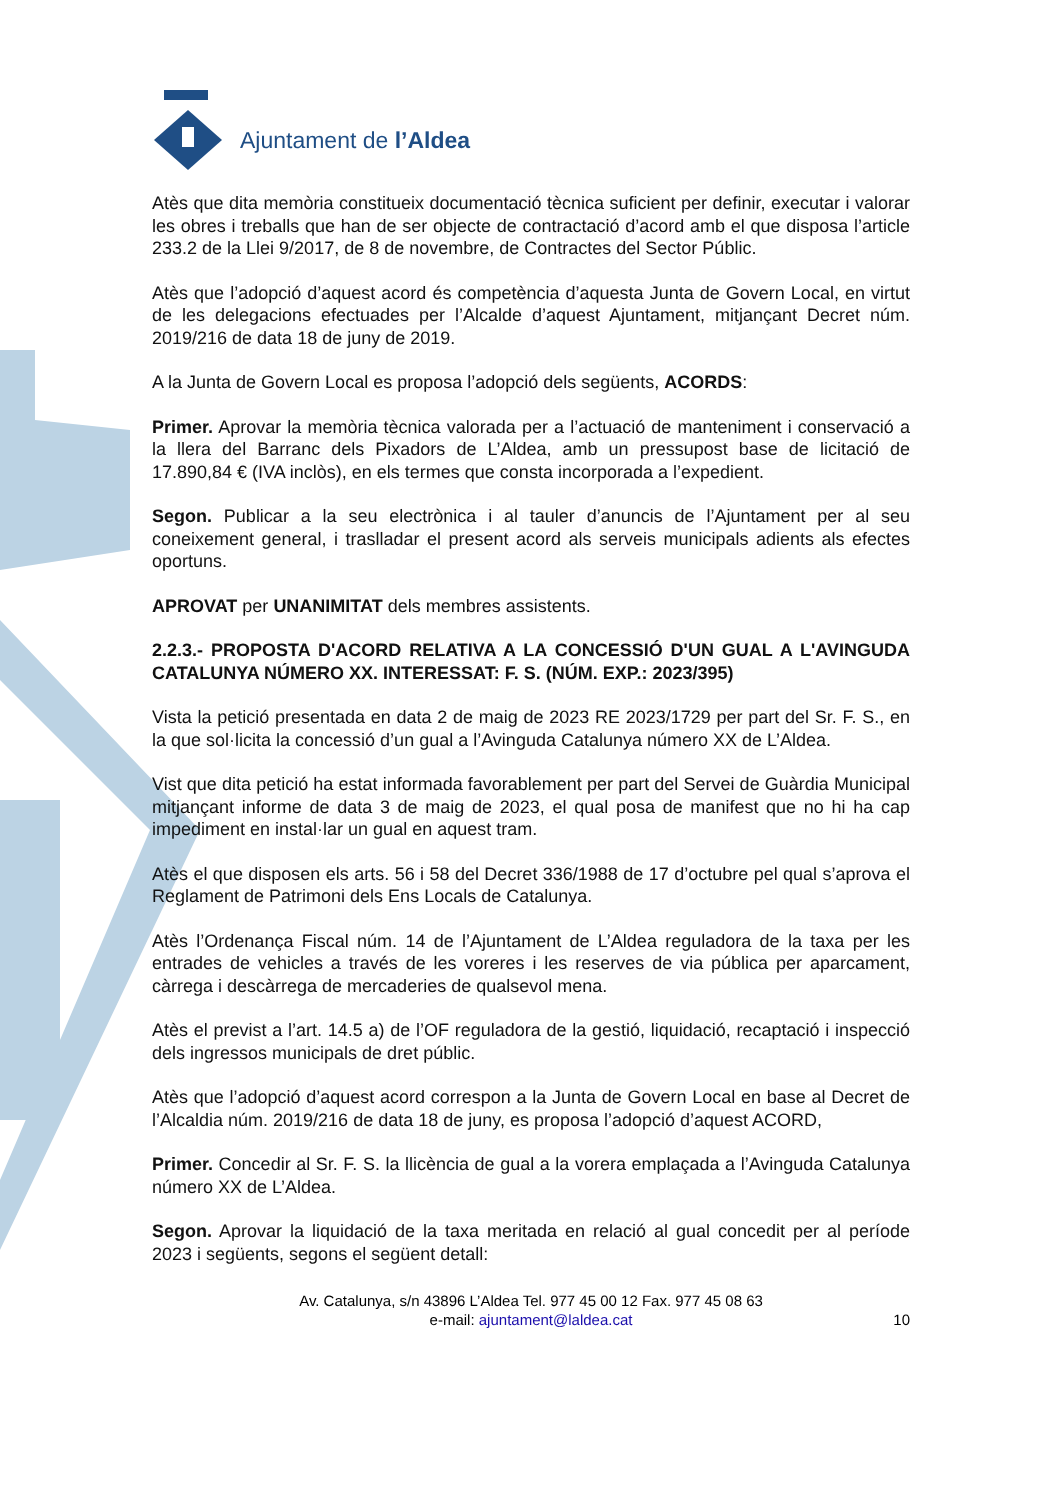Ajuntament de l’Aldea
Atès que dita memòria constitueix documentació tècnica suficient per definir, executar i valorar les obres i treballs que han de ser objecte de contractació d’acord amb el que disposa l’article 233.2 de la Llei 9/2017, de 8 de novembre, de Contractes del Sector Públic.
Atès que l’adopció d’aquest acord és competència d’aquesta Junta de Govern Local, en virtut de les delegacions efectuades per l’Alcalde d’aquest Ajuntament, mitjançant Decret núm. 2019/216 de data 18 de juny de 2019.
A la Junta de Govern Local es proposa l’adopció dels següents, ACORDS:
Primer. Aprovar la memòria tècnica valorada per a l’actuació de manteniment i conservació a la llera del Barranc dels Pixadors de L’Aldea, amb un pressupost base de licitació de 17.890,84 € (IVA inclòs), en els termes que consta incorporada a l’expedient.
Segon. Publicar a la seu electrònica i al tauler d’anuncis de l’Ajuntament per al seu coneixement general, i traslladar el present acord als serveis municipals adients als efectes oportuns.
APROVAT per UNANIMITAT dels membres assistents.
2.2.3.- PROPOSTA D'ACORD RELATIVA A LA CONCESSIÓ D'UN GUAL A L'AVINGUDA CATALUNYA NÚMERO XX. INTERESSAT: F. S. (NÚM. EXP.: 2023/395)
Vista la petició presentada en data 2 de maig de 2023 RE 2023/1729 per part del Sr. F. S., en la que sol·licita la concessió d’un gual a l’Avinguda Catalunya número XX de L’Aldea.
Vist que dita petició ha estat informada favorablement per part del Servei de Guàrdia Municipal mitjançant informe de data 3 de maig de 2023, el qual posa de manifest que no hi ha cap impediment en instal·lar un gual en aquest tram.
Atès el que disposen els arts. 56 i 58 del Decret 336/1988 de 17 d’octubre pel qual s’aprova el Reglament de Patrimoni dels Ens Locals de Catalunya.
Atès l’Ordenança Fiscal núm. 14 de l’Ajuntament de L’Aldea reguladora de la taxa per les entrades de vehicles a través de les voreres i les reserves de via pública per aparcament, càrrega i descàrrega de mercaderies de qualsevol mena.
Atès el previst a l’art. 14.5 a) de l’OF reguladora de la gestió, liquidació, recaptació i inspecció dels ingressos municipals de dret públic.
Atès que l’adopció d’aquest acord correspon a la Junta de Govern Local en base al Decret de l’Alcaldia núm. 2019/216 de data 18 de juny, es proposa l’adopció d’aquest ACORD,
Primer. Concedir al Sr. F. S. la llicència de gual a la vorera emplaçada a l’Avinguda Catalunya número XX de L’Aldea.
Segon. Aprovar la liquidació de la taxa meritada en relació al gual concedit per al període 2023 i següents, segons el següent detall:
Av. Catalunya, s/n 43896 L’Aldea Tel. 977 45 00 12 Fax. 977 45 08 63
e-mail: ajuntament@laldea.cat
10